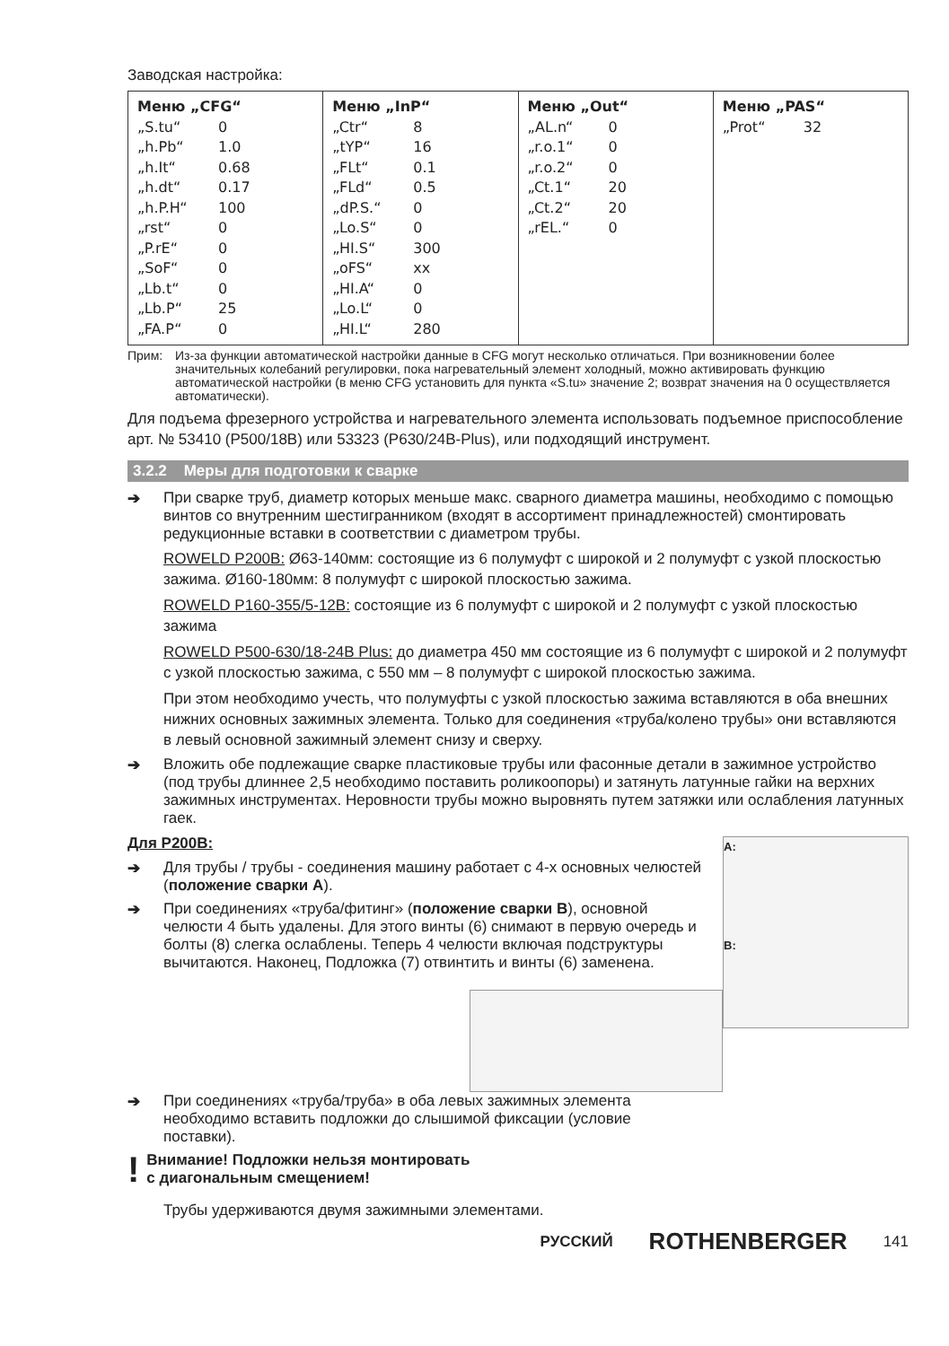Заводская настройка:
| Меню „CFG“ „S.tu“ 0 „h.Pb“ 1.0 „h.It“ 0.68 „h.dt“ 0.17 „h.P.H“ 100 „rst“ 0 „P.rE“ 0 „SoF“ 0 „Lb.t“ 0 „Lb.P“ 25 „FA.P“ 0 | Меню „InP“ „Ctr“ 8 „tYP“ 16 „FLt“ 0.1 „FLd“ 0.5 „dP.S.“ 0 „Lo.S“ 0 „HI.S“ 300 „oFS“ xx „HI.A“ 0 „Lo.L“ 0 „HI.L“ 280 | Меню „Out“ „AL.n“ 0 „r.o.1“ 0 „r.o.2“ 0 „Ct.1“ 20 „Ct.2“ 20 „rEL.“ 0 | Меню „PAS“ „Prot“ 32 |
Прим: Из-за функции автоматической настройки данные в CFG могут несколько отличаться. При возникновении более значительных колебаний регулировки, пока нагревательный элемент холодный, можно активировать функцию автоматической настройки (в меню CFG установить для пункта «S.tu» значение 2; возврат значения на 0 осуществляется автоматически).
Для подъема фрезерного устройства и нагревательного элемента использовать подъемное приспособление арт. № 53410 (P500/18B) или 53323 (P630/24B-Plus), или подходящий инструмент.
3.2.2 Меры для подготовки к сварке
➔ При сварке труб, диаметр которых меньше макс. сварного диаметра машины, необходимо с помощью винтов со внутренним шестигранником (входят в ассортимент принадлежностей) смонтировать редукционные вставки в соответствии с диаметром трубы.
ROWELD P200B: Ø63-140мм: состоящие из 6 полумуфт с широкой и 2 полумуфт с узкой плоскостью зажима. Ø160-180мм: 8 полумуфт с широкой плоскостью зажима.
ROWELD P160-355/5-12B: состоящие из 6 полумуфт с широкой и 2 полумуфт с узкой плоскостью зажима
ROWELD P500-630/18-24B Plus: до диаметра 450 мм состоящие из 6 полумуфт с широкой и 2 полумуфт с узкой плоскостью зажима, с 550 мм – 8 полумуфт с широкой плоскостью зажима.
При этом необходимо учесть, что полумуфты с узкой плоскостью зажима вставляются в оба внешних нижних основных зажимных элемента. Только для соединения «труба/колено трубы» они вставляются в левый основной зажимный элемент снизу и сверху.
➔ Вложить обе подлежащие сварке пластиковые трубы или фасонные детали в зажимное устройство (под трубы длиннее 2,5 необходимо поставить роликоопоры) и затянуть латунные гайки на верхних зажимных инструментах. Неровности трубы можно выровнять путем затяжки или ослабления латунных гаек.
A:
B:
Для P200B:
➔ Для трубы / трубы - соединения машину работает с 4-х основных челюстей (положение сварки A).
➔ При соединениях «труба/фитинг» (положение сварки B), основной челюсти 4 быть удалены. Для этого винты (6) снимают в первую очередь и болты (8) слегка ослаблены. Теперь 4 челюсти включая подструктуры вычитаются. Наконец, Подложка (7) отвинтить и винты (6) заменена.
➔ При соединениях «труба/труба» в оба левых зажимных элемента необходимо вставить подложки до слышимой фиксации (условие поставки).
!
Внимание! Подложки нельзя монтировать
с диагональным смещением!
Трубы удерживаются двумя зажимными элементами.
РУССКИЙ ROTHENBERGER 141